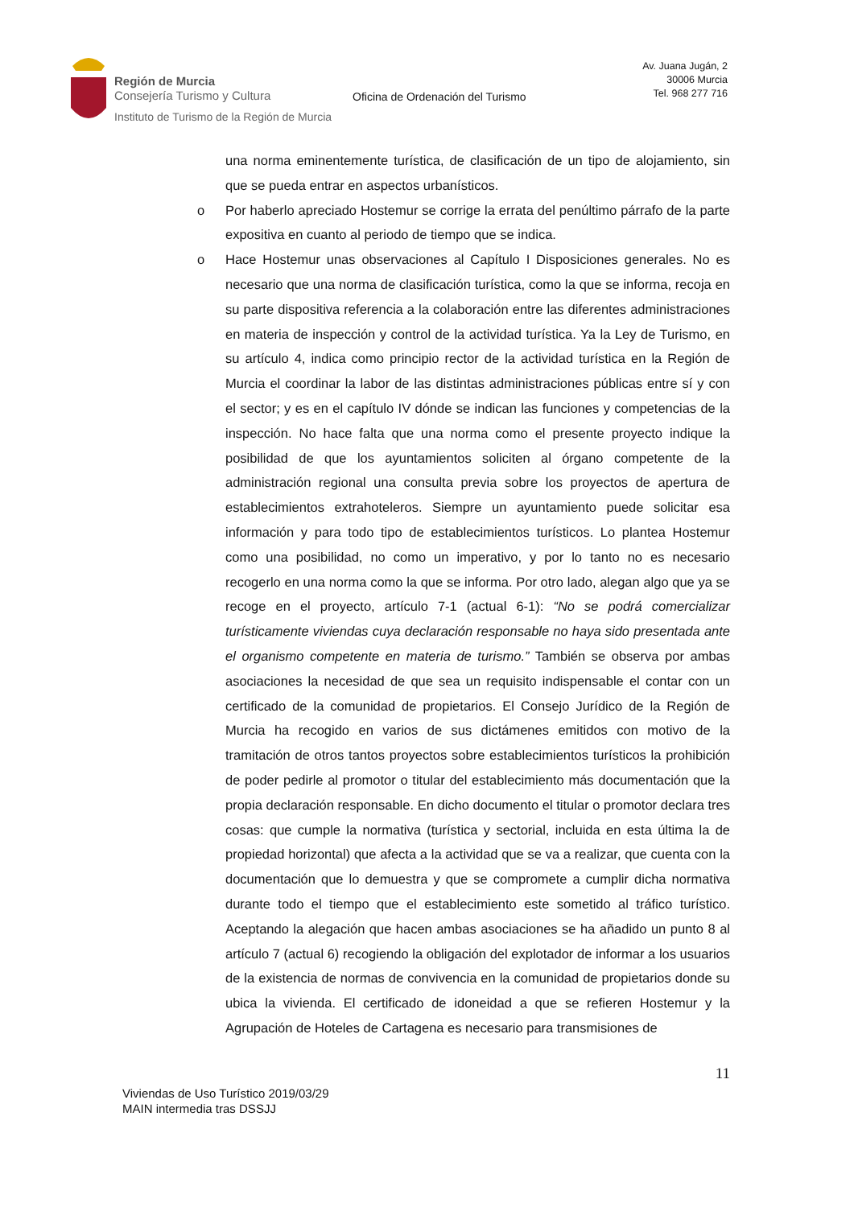Región de Murcia
Consejería Turismo y Cultura
Instituto de Turismo de la Región de Murcia
Oficina de Ordenación del Turismo
Av. Juana Jugán, 2
30006 Murcia
Tel. 968 277 716
una norma eminentemente turística, de clasificación de un tipo de alojamiento, sin que se pueda entrar en aspectos urbanísticos.
o Por haberlo apreciado Hostemur se corrige la errata del penúltimo párrafo de la parte expositiva en cuanto al periodo de tiempo que se indica.
o Hace Hostemur unas observaciones al Capítulo I Disposiciones generales. No es necesario que una norma de clasificación turística, como la que se informa, recoja en su parte dispositiva referencia a la colaboración entre las diferentes administraciones en materia de inspección y control de la actividad turística. Ya la Ley de Turismo, en su artículo 4, indica como principio rector de la actividad turística en la Región de Murcia el coordinar la labor de las distintas administraciones públicas entre sí y con el sector; y es en el capítulo IV dónde se indican las funciones y competencias de la inspección. No hace falta que una norma como el presente proyecto indique la posibilidad de que los ayuntamientos soliciten al órgano competente de la administración regional una consulta previa sobre los proyectos de apertura de establecimientos extrahoteleros. Siempre un ayuntamiento puede solicitar esa información y para todo tipo de establecimientos turísticos. Lo plantea Hostemur como una posibilidad, no como un imperativo, y por lo tanto no es necesario recogerlo en una norma como la que se informa. Por otro lado, alegan algo que ya se recoge en el proyecto, artículo 7-1 (actual 6-1): “No se podrá comercializar turísticamente viviendas cuya declaración responsable no haya sido presentada ante el organismo competente en materia de turismo.” También se observa por ambas asociaciones la necesidad de que sea un requisito indispensable el contar con un certificado de la comunidad de propietarios. El Consejo Jurídico de la Región de Murcia ha recogido en varios de sus dictámenes emitidos con motivo de la tramitación de otros tantos proyectos sobre establecimientos turísticos la prohibición de poder pedirle al promotor o titular del establecimiento más documentación que la propia declaración responsable. En dicho documento el titular o promotor declara tres cosas: que cumple la normativa (turística y sectorial, incluida en esta última la de propiedad horizontal) que afecta a la actividad que se va a realizar, que cuenta con la documentación que lo demuestra y que se compromete a cumplir dicha normativa durante todo el tiempo que el establecimiento este sometido al tráfico turístico. Aceptando la alegación que hacen ambas asociaciones se ha añadido un punto 8 al artículo 7 (actual 6) recogiendo la obligación del explotador de informar a los usuarios de la existencia de normas de convivencia en la comunidad de propietarios donde su ubica la vivienda. El certificado de idoneidad a que se refieren Hostemur y la Agrupación de Hoteles de Cartagena es necesario para transmisiones de
11
Viviendas de Uso Turístico 2019/03/29
MAIN intermedia tras DSSJJ